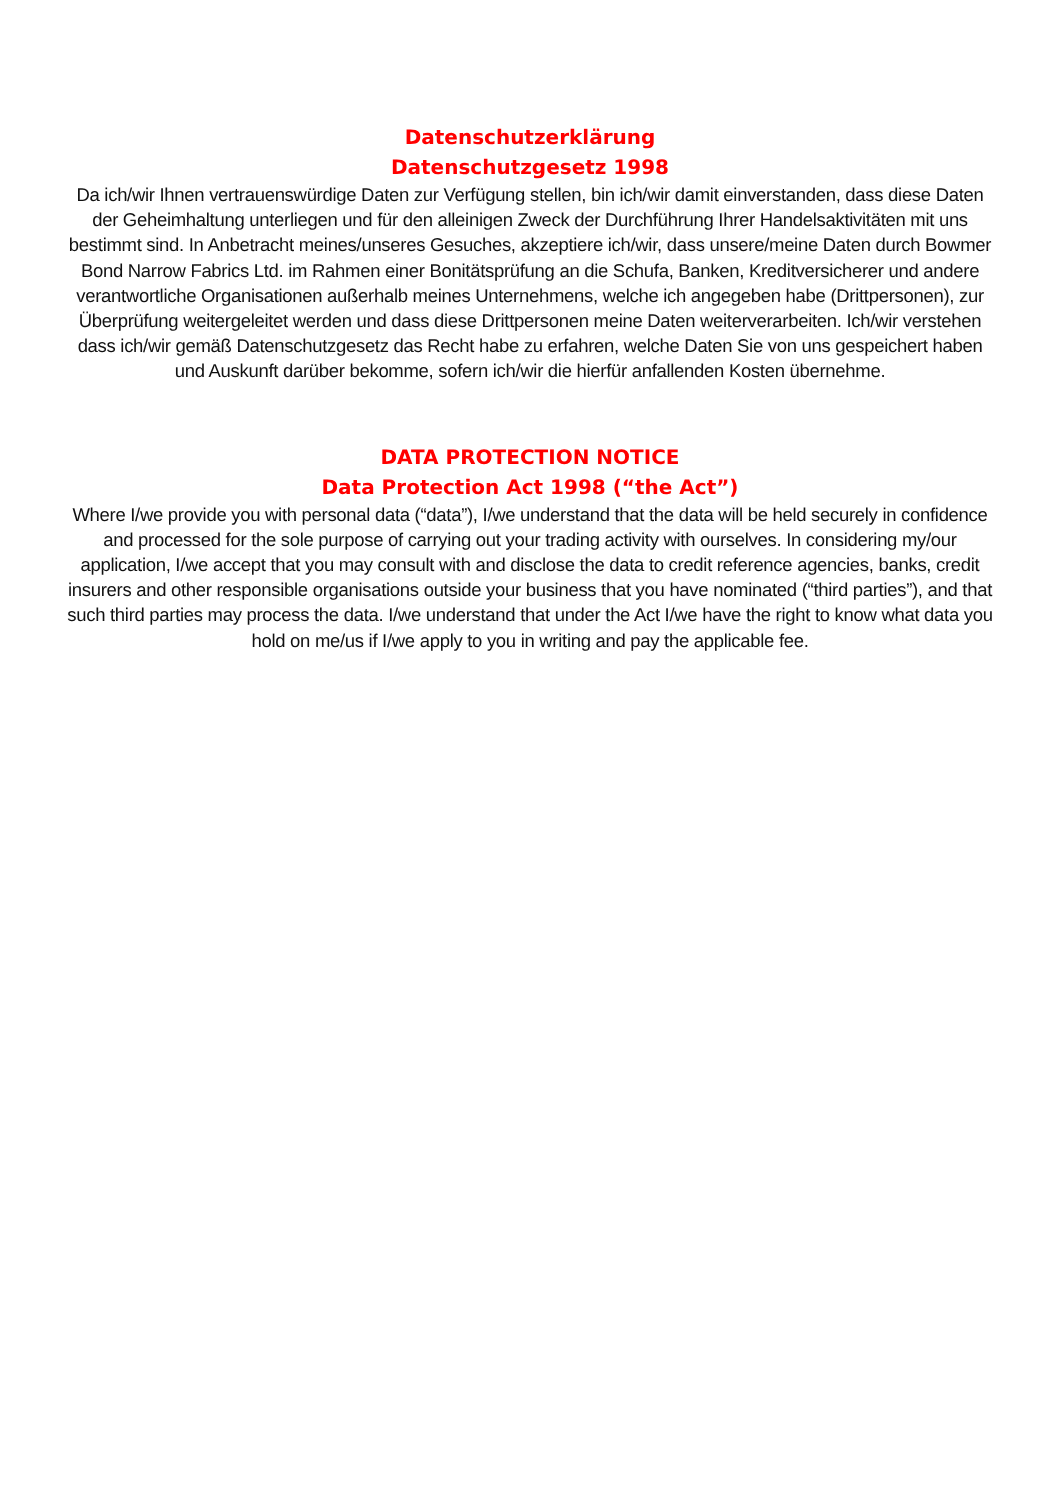Datenschutzerklärung
Datenschutzgesetz 1998
Da ich/wir Ihnen vertrauenswürdige Daten zur Verfügung stellen, bin ich/wir damit einverstanden, dass diese Daten der Geheimhaltung unterliegen und für den alleinigen Zweck der Durchführung Ihrer Handelsaktivitäten mit uns bestimmt sind. In Anbetracht meines/unseres Gesuches, akzeptiere ich/wir, dass unsere/meine Daten durch Bowmer Bond Narrow Fabrics Ltd. im Rahmen einer Bonitätsprüfung an die Schufa, Banken, Kreditversicherer und andere verantwortliche Organisationen außerhalb meines Unternehmens, welche ich angegeben habe (Drittpersonen), zur Überprüfung weitergeleitet werden und dass diese Drittpersonen meine Daten weiterverarbeiten. Ich/wir verstehen dass ich/wir gemäß Datenschutzgesetz das Recht habe zu erfahren, welche Daten Sie von uns gespeichert haben und Auskunft darüber bekomme, sofern ich/wir die hierfür anfallenden Kosten übernehme.
DATA PROTECTION NOTICE
Data Protection Act 1998 (“the Act”)
Where I/we provide you with personal data (“data”), I/we understand that the data will be held securely in confidence and processed for the sole purpose of carrying out your trading activity with ourselves. In considering my/our application, I/we accept that you may consult with and disclose the data to credit reference agencies, banks, credit insurers and other responsible organisations outside your business that you have nominated (“third parties”), and that such third parties may process the data. I/we understand that under the Act I/we have the right to know what data you hold on me/us if I/we apply to you in writing and pay the applicable fee.